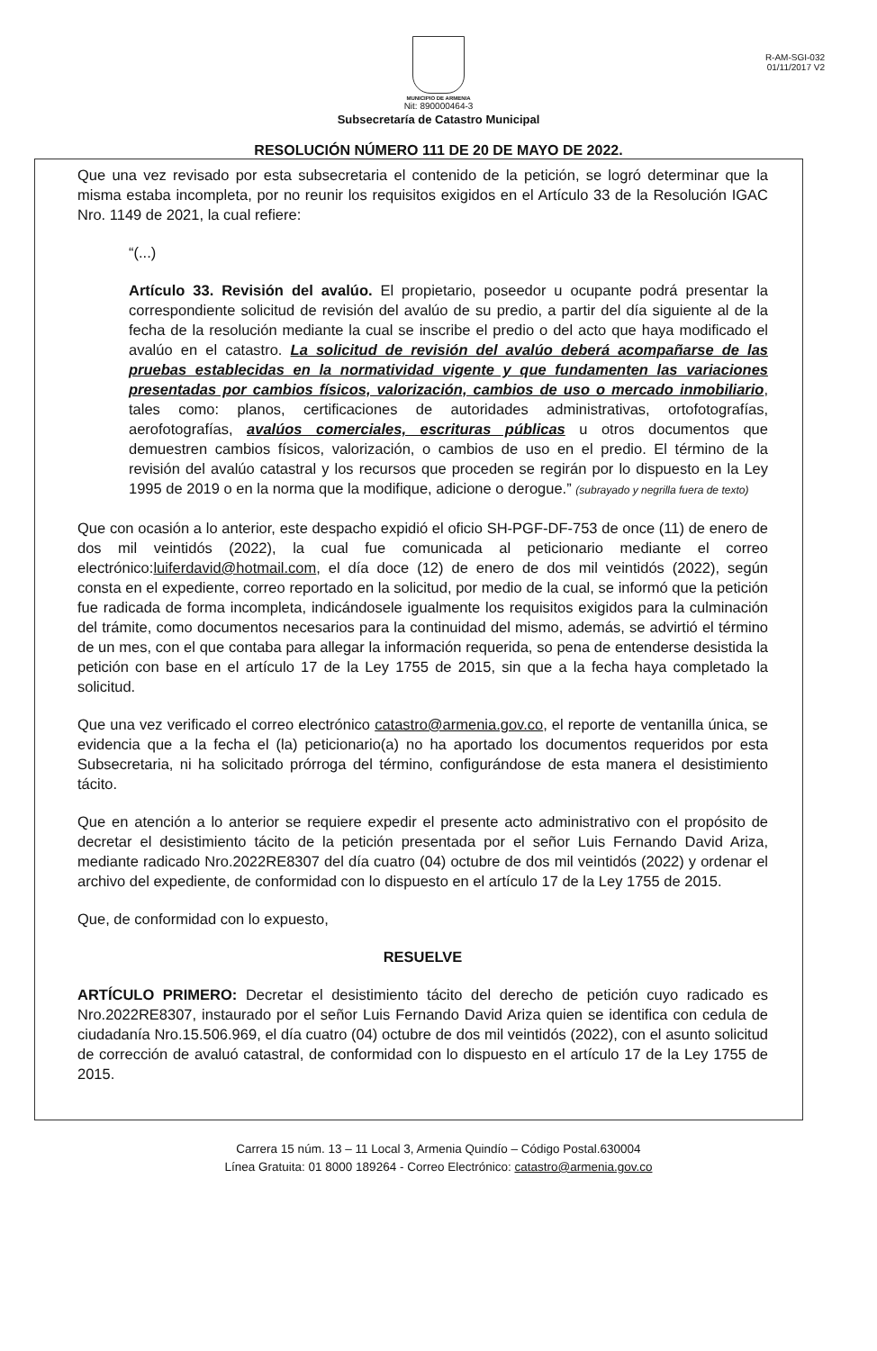R-AM-SGI-032
01/11/2017 V2
MUNICIPIO DE ARMENIA
Nit: 890000464-3
Subsecretaría de Catastro Municipal
RESOLUCIÓN NÚMERO 111 DE 20 DE MAYO DE 2022.
Que una vez revisado por esta subsecretaria el contenido de la petición, se logró determinar que la misma estaba incompleta, por no reunir los requisitos exigidos en el Artículo 33 de la Resolución IGAC Nro. 1149 de 2021, la cual refiere:
“(...)
Artículo 33. Revisión del avalúo. El propietario, poseedor u ocupante podrá presentar la correspondiente solicitud de revisión del avalúo de su predio, a partir del día siguiente al de la fecha de la resolución mediante la cual se inscribe el predio o del acto que haya modificado el avalúo en el catastro. La solicitud de revisión del avalúo deberá acompañarse de las pruebas establecidas en la normatividad vigente y que fundamenten las variaciones presentadas por cambios físicos, valorización, cambios de uso o mercado inmobiliario, tales como: planos, certificaciones de autoridades administrativas, ortofotografías, aerofotografías, avalúos comerciales, escrituras públicas u otros documentos que demuestren cambios físicos, valorización, o cambios de uso en el predio. El término de la revisión del avalúo catastral y los recursos que proceden se regirán por lo dispuesto en la Ley 1995 de 2019 o en la norma que la modifique, adicione o derogue.” (subrayado y negrilla fuera de texto)
Que con ocasión a lo anterior, este despacho expidió el oficio SH-PGF-DF-753 de once (11) de enero de dos mil veintidós (2022), la cual fue comunicada al peticionario mediante el correo electrónico:luiferdavid@hotmail.com, el día doce (12) de enero de dos mil veintidós (2022), según consta en el expediente, correo reportado en la solicitud, por medio de la cual, se informó que la petición fue radicada de forma incompleta, indicándosele igualmente los requisitos exigidos para la culminación del trámite, como documentos necesarios para la continuidad del mismo, además, se advirtió el término de un mes, con el que contaba para allegar la información requerida, so pena de entenderse desistida la petición con base en el artículo 17 de la Ley 1755 de 2015, sin que a la fecha haya completado la solicitud.
Que una vez verificado el correo electrónico catastro@armenia.gov.co, el reporte de ventanilla única, se evidencia que a la fecha el (la) peticionario(a) no ha aportado los documentos requeridos por esta Subsecretaria, ni ha solicitado prórroga del término, configurándose de esta manera el desistimiento tácito.
Que en atención a lo anterior se requiere expedir el presente acto administrativo con el propósito de decretar el desistimiento tácito de la petición presentada por el señor Luis Fernando David Ariza, mediante radicado Nro.2022RE8307 del día cuatro (04) octubre de dos mil veintidós (2022) y ordenar el archivo del expediente, de conformidad con lo dispuesto en el artículo 17 de la Ley 1755 de 2015.
Que, de conformidad con lo expuesto,
RESUELVE
ARTÍCULO PRIMERO: Decretar el desistimiento tácito del derecho de petición cuyo radicado es Nro.2022RE8307, instaurado por el señor Luis Fernando David Ariza quien se identifica con cedula de ciudadanía Nro.15.506.969, el día cuatro (04) octubre de dos mil veintidós (2022), con el asunto solicitud de corrección de avaluó catastral, de conformidad con lo dispuesto en el artículo 17 de la Ley 1755 de 2015.
Carrera 15 núm. 13 – 11 Local 3, Armenia Quindío – Código Postal.630004
Línea Gratuita: 01 8000 189264 - Correo Electrónico: catastro@armenia.gov.co